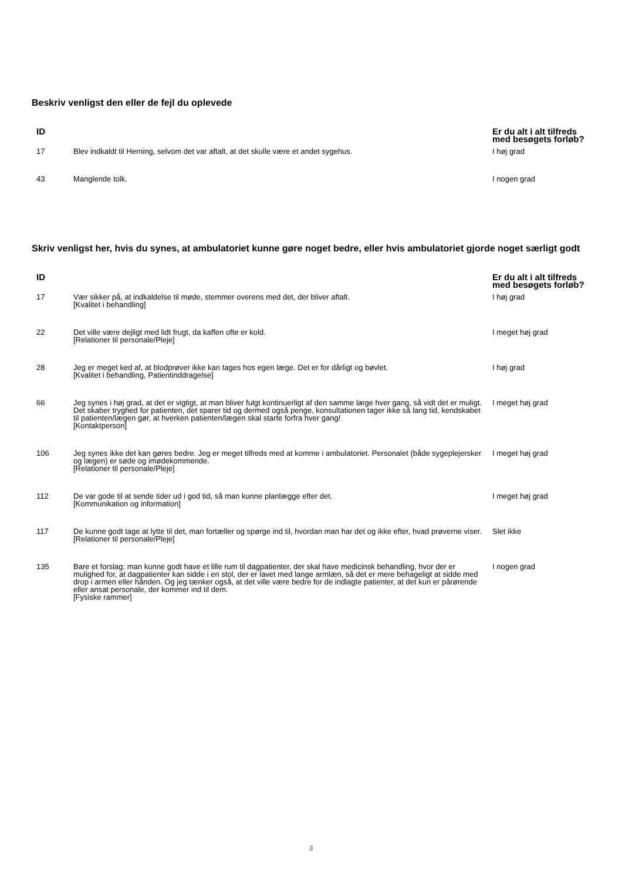Beskriv venligst den eller de fejl du oplevede
| ID | | Er du alt i alt tilfreds med besøgets forløb? |
| --- | --- | --- |
| 17 | Blev indkaldt til Herning, selvom det var aftalt, at det skulle være et andet sygehus. | I høj grad |
| 43 | Manglende tolk. | I nogen grad |
Skriv venligst her, hvis du synes, at ambulatoriet kunne gøre noget bedre, eller hvis ambulatoriet gjorde noget særligt godt
| ID | | Er du alt i alt tilfreds med besøgets forløb? |
| --- | --- | --- |
| 17 | Vær sikker på, at indkaldelse til møde, stemmer overens med det, der bliver aftalt. [Kvalitet i behandling] | I høj grad |
| 22 | Det ville være dejligt med lidt frugt, da kaffen ofte er kold. [Relationer til personale/Pleje] | I meget høj grad |
| 28 | Jeg er meget ked af, at blodprøver ikke kan tages hos egen læge. Det er for dårligt og bøvlet. [Kvalitet i behandling, Patientinddragelse] | I høj grad |
| 66 | Jeg synes i høj grad, at det er vigtigt, at man bliver fulgt kontinuerligt af den samme læge hver gang, så vidt det er muligt. Det skaber tryghed for patienten, det sparer tid og dermed også penge, konsultationen tager ikke så lang tid, kendskabet til patienten/lægen gør, at hverken patienten/lægen skal starte forfra hver gang! [Kontaktperson] | I meget høj grad |
| 106 | Jeg synes ikke det kan gøres bedre. Jeg er meget tilfreds med at komme i ambulatoriet. Personalet (både sygeplejersker og lægen) er søde og imødekommende. [Relationer til personale/Pleje] | I meget høj grad |
| 112 | De var gode til at sende tider ud i god tid, så man kunne planlægge efter det. [Kommunikation og information] | I meget høj grad |
| 117 | De kunne godt tage at lytte til det, man fortæller og spørge ind til, hvordan man har det og ikke efter, hvad prøverne viser. [Relationer til personale/Pleje] | Slet ikke |
| 135 | Bare et forslag: man kunne godt have et lille rum til dagpatienter, der skal have medicinsk behandling, hvor der er mulighed for, at dagpatienter kan sidde i en stol, der er lavet med lange armlæn, så det er mere behageligt at sidde med drop i armen eller hånden. Og jeg tænker også, at det ville være bedre for de indlagte patienter, at det kun er pårørende eller ansat personale, der kommer ind til dem. [Fysiske rammer] | I nogen grad |
3